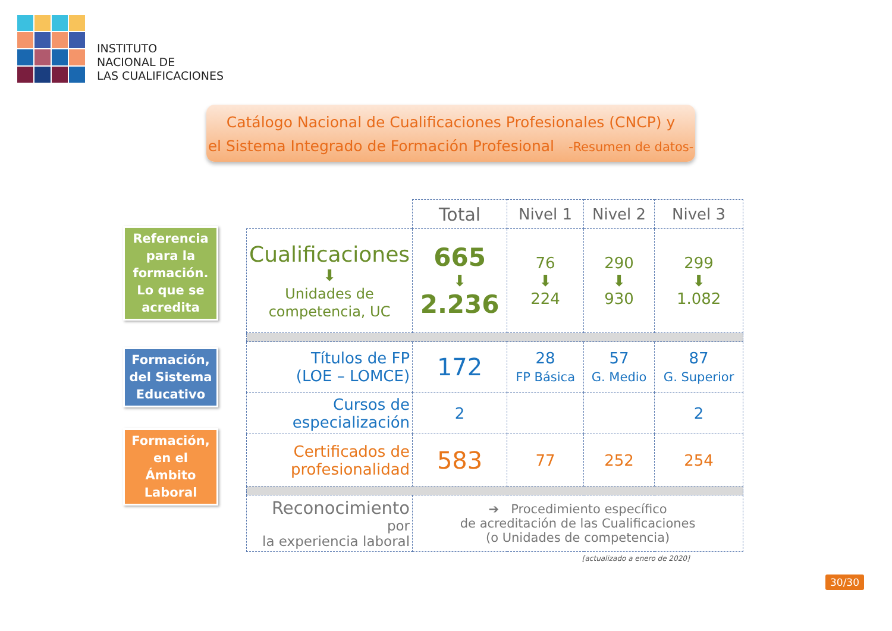INSTITUTO
NACIONAL DE
LAS CUALIFICACIONES
Catálogo Nacional de Cualificaciones Profesionales (CNCP) y
el Sistema Integrado de Formación Profesional -Resumen de datos-
Referencia para la formación. Lo que se acredita
Formación, del Sistema Educativo
Formación, en el Ámbito Laboral
| | Total | Nivel 1 | Nivel 2 | Nivel 3 |
| --- | --- | --- | --- | --- |
| Cualificaciones ⬇ Unidades de competencia, UC | 665 ⬇ 2.236 | 76 ⬇ 224 | 290 ⬇ 930 | 299 ⬇ 1.082 |
| Títulos de FP (LOE – LOMCE) | 172 | 28 FP Básica | 57 G. Medio | 87 G. Superior |
| Cursos de especialización | 2 | | | 2 |
| Certificados de profesionalidad | 583 | 77 | 252 | 254 |
| Reconocimiento por la experiencia laboral | ➔ Procedimiento específico de acreditación de las Cualificaciones (o Unidades de competencia) | | | |
| [actualizado a enero de 2020] | | | | |
30/30